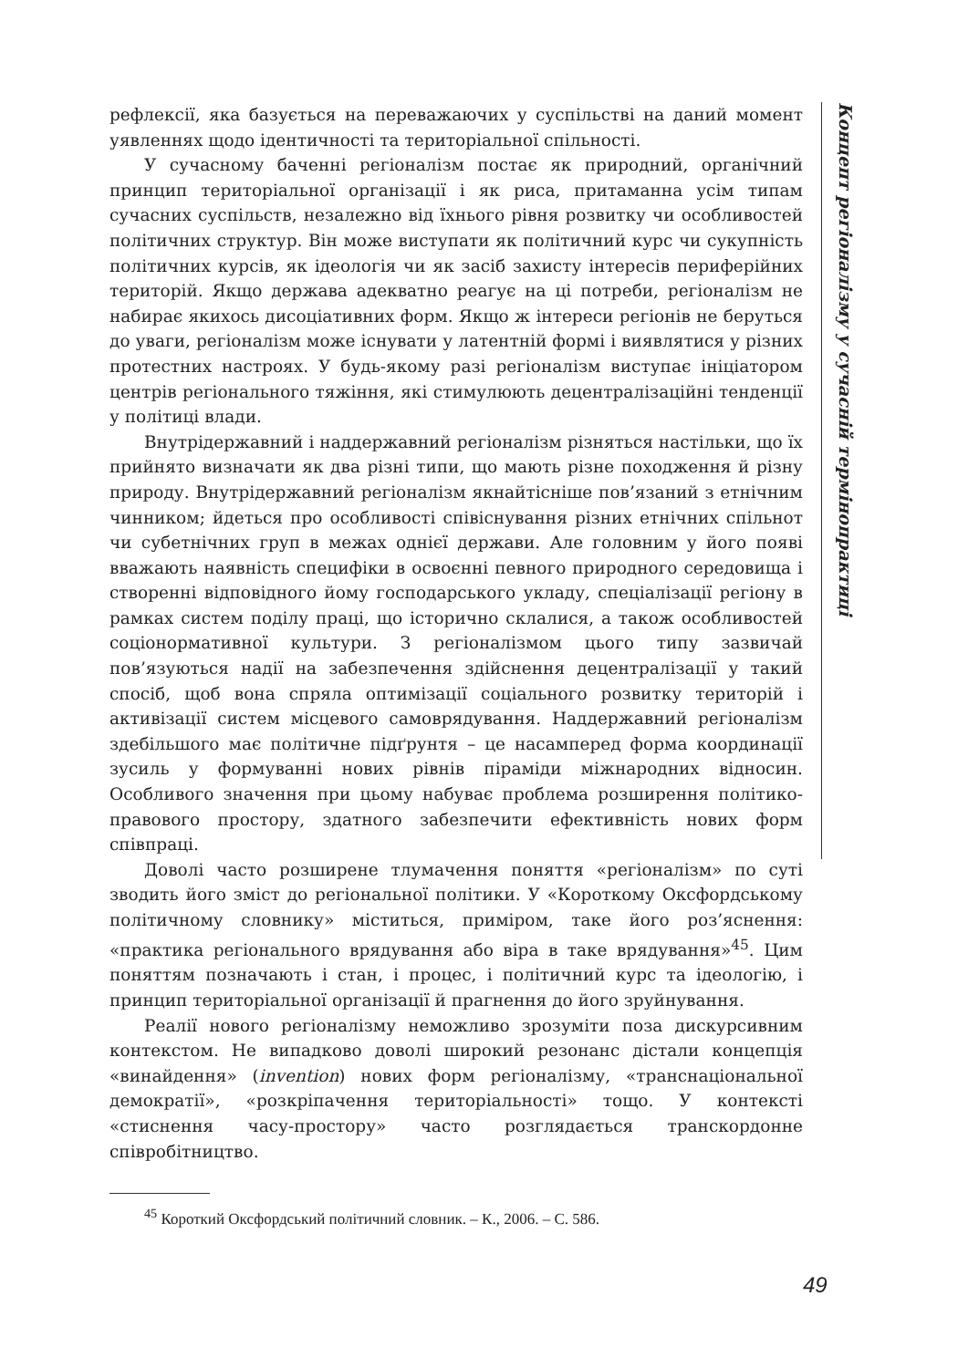Концепт регіоналізму у сучасній термінопрактиці
рефлексії, яка базується на переважаючих у суспільстві на даний момент уявленнях щодо ідентичності та територіальної спільності.
У сучасному баченні регіоналізм постає як природний, органічний принцип територіальної організації і як риса, притаманна усім типам сучасних суспільств, незалежно від їхнього рівня розвитку чи особливостей політичних структур. Він може виступати як політичний курс чи сукупність політичних курсів, як ідеологія чи як засіб захисту інтересів периферійних територій. Якщо держава адекватно реагує на ці потреби, регіоналізм не набирає якихось дисоціативних форм. Якщо ж інтереси регіонів не беруться до уваги, регіоналізм може існувати у латентній формі і виявлятися у різних протестних настроях. У будь-якому разі регіоналізм виступає ініціатором центрів регіонального тяжіння, які стимулюють децентралізаційні тенденції у політиці влади.
Внутрідержавний і наддержавний регіоналізм різняться настільки, що їх прийнято визначати як два різні типи, що мають різне походження й різну природу. Внутрідержавний регіоналізм якнайтісніше пов’язаний з етнічним чинником; йдеться про особливості співіснування різних етнічних спільнот чи субетнічних груп в межах однієї держави. Але головним у його появі вважають наявність специфіки в освоєнні певного природного середовища і створенні відповідного йому господарського укладу, спеціалізації регіону в рамках систем поділу праці, що історично склалися, а також особливостей соціонормативної культури. З регіоналізмом цього типу зазвичай пов’язуються надії на забезпечення здійснення децентралізації у такий спосіб, щоб вона спряла оптимізації соціального розвитку територій і активізації систем місцевого самоврядування. Наддержавний регіоналізм здебільшого має політичне підґрунтя – це насамперед форма координації зусиль у формуванні нових рівнів піраміди міжнародних відносин. Особливого значення при цьому набуває проблема розширення політико-правового простору, здатного забезпечити ефективність нових форм співпраці.
Доволі часто розширене тлумачення поняття «регіоналізм» по суті зводить його зміст до регіональної політики. У «Короткому Оксфордському політичному словнику» міститься, приміром, таке його роз’яснення: «практика регіонального врядування або віра в таке врядування»<sup>45</sup>. Цим поняттям позначають і стан, і процес, і політичний курс та ідеологію, і принцип територіальної організації й прагнення до його зруйнування.
Реалії нового регіоналізму неможливо зрозуміти поза дискурсивним контекстом. Не випадково доволі широкий резонанс дістали концепція «винайдення» (invention) нових форм регіоналізму, «транснаціональної демократії», «розкріпачення територіальності» тощо. У контексті «стиснення часу-простору» часто розглядається транскордонне співробітництво.
<sup>45</sup> Короткий Оксфордський політичний словник. – К., 2006. – С. 586.
49